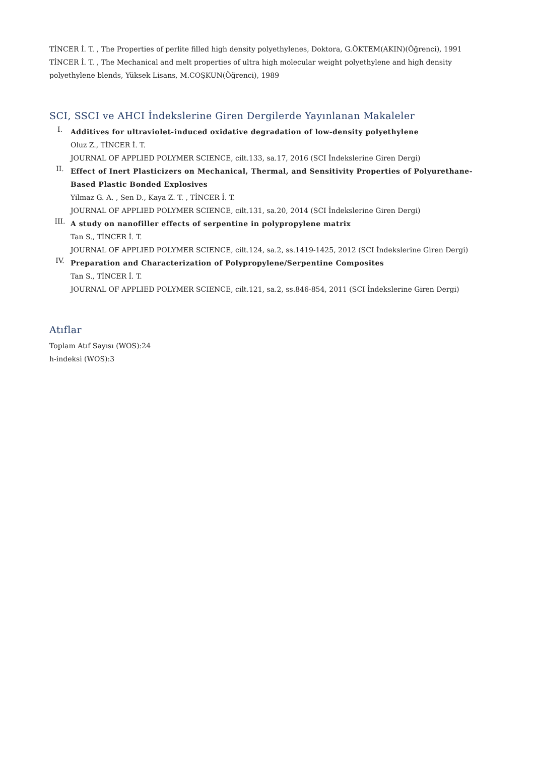TİNCER İ. T. , The Properties of perlite filled high density polyethylenes, Doktora, G.ÖKTEM(AKIN)(Öğrenci), 1991
TİNCER İ. T. , The Mechanical and melt properties of ultra high molecular weight polyethylene and high density polyethylene blends, Yüksek Lisans, M.COŞKUN(Öğrenci), 1989
SCI, SSCI ve AHCI İndekslerine Giren Dergilerde Yayınlanan Makaleler
I.
Additives for ultraviolet-induced oxidative degradation of low-density polyethylene
Oluz Z., TİNCER İ. T.
JOURNAL OF APPLIED POLYMER SCIENCE, cilt.133, sa.17, 2016 (SCI İndekslerine Giren Dergi)
II.
Effect of Inert Plasticizers on Mechanical, Thermal, and Sensitivity Properties of Polyurethane-Based Plastic Bonded Explosives
Yilmaz G. A. , Sen D., Kaya Z. T. , TİNCER İ. T.
JOURNAL OF APPLIED POLYMER SCIENCE, cilt.131, sa.20, 2014 (SCI İndekslerine Giren Dergi)
III.
A study on nanofiller effects of serpentine in polypropylene matrix
Tan S., TİNCER İ. T.
JOURNAL OF APPLIED POLYMER SCIENCE, cilt.124, sa.2, ss.1419-1425, 2012 (SCI İndekslerine Giren Dergi)
IV.
Preparation and Characterization of Polypropylene/Serpentine Composites
Tan S., TİNCER İ. T.
JOURNAL OF APPLIED POLYMER SCIENCE, cilt.121, sa.2, ss.846-854, 2011 (SCI İndekslerine Giren Dergi)
Atıflar
Toplam Atıf Sayısı (WOS):24
h-indeksi (WOS):3